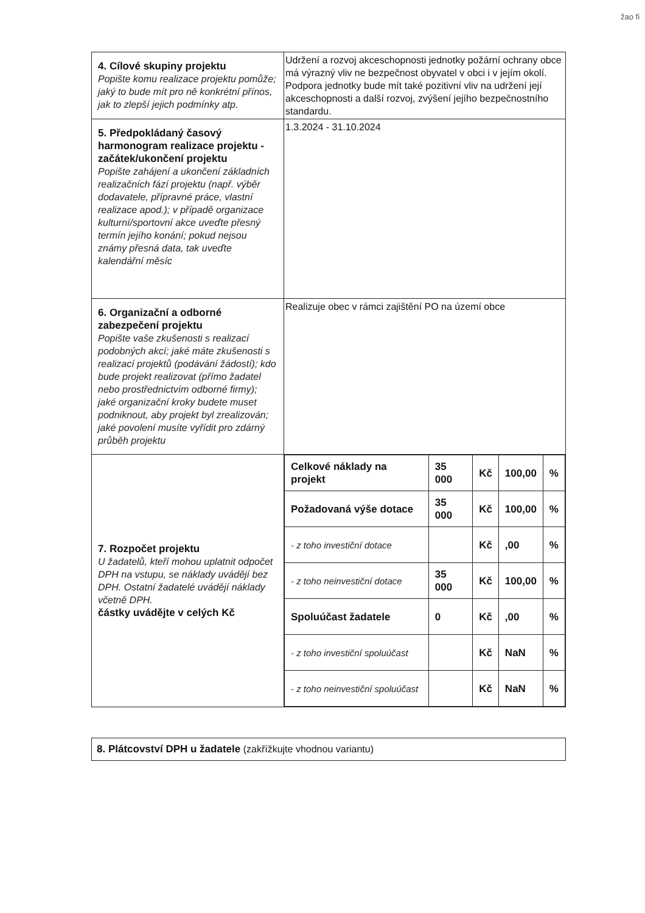žao fi
| 4. Cílové skupiny projektu Popište komu realizace projektu pomůže; jaký to bude mít pro ně konkrétní přínos, jak to zlepší jejich podmínky atp. | Udržení a rozvoj akceschopnosti jednotky požární ochrany obce má výrazný vliv ne bezpečnost obyvatel v obci i v jejím okolí. Podpora jednotky bude mít také pozitivní vliv na udržení její akceschopnosti a další rozvoj, zvýšení jejího bezpečnostního standardu. |
| 5. Předpokládaný časový harmonogram realizace projektu - začátek/ukončení projektu Popište zahájení a ukončení základních realizačních fází projektu (např. výběr dodavatele, přípravné práce, vlastní realizace apod.); v případě organizace kulturní/sportovní akce uveďte přesný termín jejího konání; pokud nejsou známy přesná data, tak uveďte kalendářní měsíc | 1.3.2024 - 31.10.2024 |
| 6. Organizační a odborné zabezpečení projektu Popište vaše zkušenosti s realizací podobných akcí; jaké máte zkušenosti s realizací projektů (podávání žádostí); kdo bude projekt realizovat (přímo žadatel nebo prostřednictvím odborné firmy); jaké organizační kroky budete muset podniknout, aby projekt byl zrealizován; jaké povolení musíte vyřídit pro zdárný průběh projektu | Realizuje obec v rámci zajištění PO na území obce |
| 7. Rozpočet projektu U žadatelů, kteří mohou uplatnit odpočet DPH na vstupu, se náklady uvádějí bez DPH. Ostatní žadatelé uvádějí náklady včetně DPH. částky uvádějte v celých Kč | / Celkové náklady na projekt / 35 000 / Kč / 100,00 / % / / Požadovaná výše dotace / 35 000 / Kč / 100,00 / % / / - z toho investiční dotace / / Kč / ,00 / % / / - z toho neinvestiční dotace / 35 000 / Kč / 100,00 / % / / Spoluúčast žadatele / 0 / Kč / ,00 / % / / - z toho investiční spoluúčast / / Kč / NaN / % / / - z toho neinvestiční spoluúčast / / Kč / NaN / % / |
8. Plátcovství DPH u žadatele (zakřížkujte vhodnou variantu)